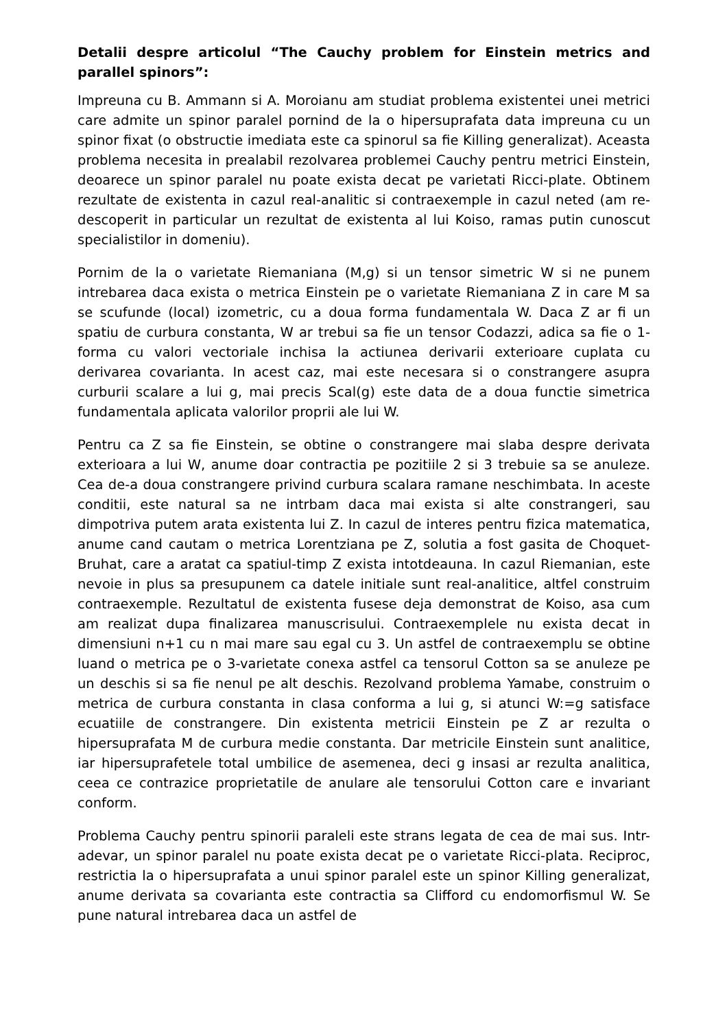Detalii despre articolul “The Cauchy problem for Einstein metrics and parallel spinors”:
Impreuna cu B. Ammann si A. Moroianu am studiat problema existentei unei metrici care admite un spinor paralel pornind de la o hipersuprafata data impreuna cu un spinor fixat (o obstructie imediata este ca spinorul sa fie Killing generalizat). Aceasta problema necesita in prealabil rezolvarea problemei Cauchy pentru metrici Einstein, deoarece un spinor paralel nu poate exista decat pe varietati Ricci-plate. Obtinem rezultate de existenta in cazul real-analitic si contraexemple in cazul neted (am re-descoperit in particular un rezultat de existenta al lui Koiso, ramas putin cunoscut specialistilor in domeniu).
Pornim de la o varietate Riemaniana (M,g) si un tensor simetric W si ne punem intrebarea daca exista o metrica Einstein pe o varietate Riemaniana Z in care M sa se scufunde (local) izometric, cu a doua forma fundamentala W. Daca Z ar fi un spatiu de curbura constanta, W ar trebui sa fie un tensor Codazzi, adica sa fie o 1-forma cu valori vectoriale inchisa la actiunea derivarii exterioare cuplata cu derivarea covarianta. In acest caz, mai este necesara si o constrangere asupra curburii scalare a lui g, mai precis Scal(g) este data de a doua functie simetrica fundamentala aplicata valorilor proprii ale lui W.
Pentru ca Z sa fie Einstein, se obtine o constrangere mai slaba despre derivata exterioara a lui W, anume doar contractia pe pozitiile 2 si 3 trebuie sa se anuleze. Cea de-a doua constrangere privind curbura scalara ramane neschimbata. In aceste conditii, este natural sa ne intrbam daca mai exista si alte constrangeri, sau dimpotriva putem arata existenta lui Z. In cazul de interes pentru fizica matematica, anume cand cautam o metrica Lorentziana pe Z, solutia a fost gasita de Choquet-Bruhat, care a aratat ca spatiul-timp Z exista intotdeauna. In cazul Riemanian, este nevoie in plus sa presupunem ca datele initiale sunt real-analitice, altfel construim contraexemple. Rezultatul de existenta fusese deja demonstrat de Koiso, asa cum am realizat dupa finalizarea manuscrisului. Contraexemplele nu exista decat in dimensiuni n+1 cu n mai mare sau egal cu 3. Un astfel de contraexemplu se obtine luand o metrica pe o 3-varietate conexa astfel ca tensorul Cotton sa se anuleze pe un deschis si sa fie nenul pe alt deschis. Rezolvand problema Yamabe, construim o metrica de curbura constanta in clasa conforma a lui g, si atunci W:=g satisface ecuatiile de constrangere. Din existenta metricii Einstein pe Z ar rezulta o hipersuprafata M de curbura medie constanta. Dar metricile Einstein sunt analitice, iar hipersuprafetele total umbilice de asemenea, deci g insasi ar rezulta analitica, ceea ce contrazice proprietatile de anulare ale tensorului Cotton care e invariant conform.
Problema Cauchy pentru spinorii paraleli este strans legata de cea de mai sus. Intr-adevar, un spinor paralel nu poate exista decat pe o varietate Ricci-plata. Reciproc, restrictia la o hipersuprafata a unui spinor paralel este un spinor Killing generalizat, anume derivata sa covarianta este contractia sa Clifford cu endomorfismul W. Se pune natural intrebarea daca un astfel de